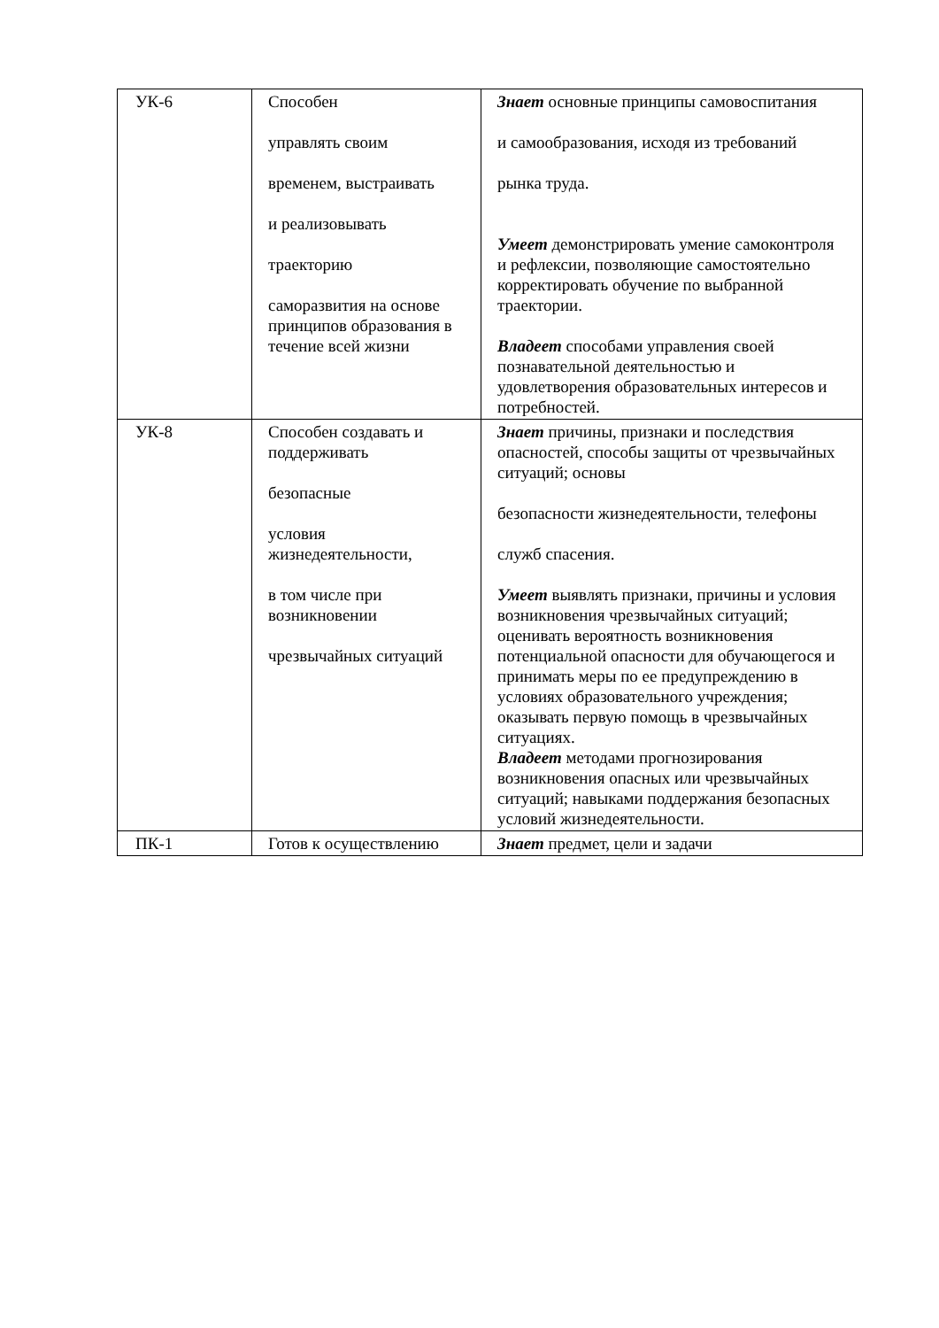| УК-6 | Способен управлять своим временем, выстраивать и реализовывать траекторию саморазвития на основе принципов образования в течение всей жизни | Знает основные принципы самовоспитания и самообразования, исходя из требований рынка труда. Умеет демонстрировать умение самоконтроля и рефлексии, позволяющие самостоятельно корректировать обучение по выбранной траектории. Владеет способами управления своей познавательной деятельностью и удовлетворения образовательных интересов и потребностей. |
| УК-8 | Способен создавать и поддерживать безопасные условия жизнедеятельности, в том числе при возникновении чрезвычайных ситуаций | Знает причины, признаки и последствия опасностей, способы защиты от чрезвычайных ситуаций; основы безопасности жизнедеятельности, телефоны служб спасения. Умеет выявлять признаки, причины и условия возникновения чрезвычайных ситуаций; оценивать вероятность возникновения потенциальной опасности для обучающегося и принимать меры по ее предупреждению в условиях образовательного учреждения; оказывать первую помощь в чрезвычайных ситуациях. Владеет методами прогнозирования возникновения опасных или чрезвычайных ситуаций; навыками поддержания безопасных условий жизнедеятельности. |
| ПК-1 | Готов к осуществлению | Знает предмет, цели и задачи |